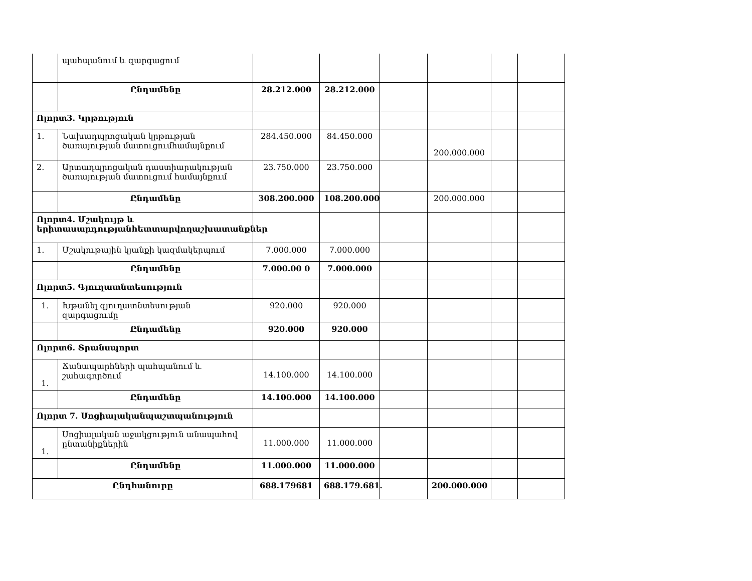| | պահպանում և զարգացում | | | | | | |
| | Ընդամենը | 28.212.000 | 28.212.000 | | | | |
| Ոլորտ3. Կրթություն | | | | | | | |
| 1. | Նախադպրոցական կրթության ծառայության մատուցումհամայնքում | 284.450.000 | 84.450.000 | | 200.000.000 | | |
| 2. | Արտադպրոցական դաստիարակության ծառայության մատուցում համայնքում | 23.750.000 | 23.750.000 | | | | |
| | Ընդամենը | 308.200.000 | 108.200.000 | | 200.000.000 | | |
| Ոլորտ4. Մշակույթ և երիտասարդությանհետտարվողաշխատանքներ | | | | | | | |
| 1. | Մշակութային կյանքի կազմակերպում | 7.000.000 | 7.000.000 | | | | |
| | Ընդամենը | 7.000.00 0 | 7.000.000 | | | | |
| Ոլորտ5. Գյուղատնտեսություն | | | | | | | |
| 1. | Խթանել գյուղատնտեսության զարգացումը | 920.000 | 920.000 | | | | |
| | Ընդամենը | 920.000 | 920.000 | | | | |
| Ոլորտ6. Տրանսպորտ | | | | | | | |
| 1. | Ճանապարհների պահպանում և շահագործում | 14.100.000 | 14.100.000 | | | | |
| | Ընդամենը | 14.100.000 | 14.100.000 | | | | |
| Ոլորտ 7. Սոցիալականպաշտպանություն | | | | | | | |
| 1. | Սոցիալական աջակցություն անապահով ընտանիքներին | 11.000.000 | 11.000.000 | | | | |
| | Ընդամենը | 11.000.000 | 11.000.000 | | | | |
| Ընդհանուրը | | 688.179681 | 688.179.681. | | 200.000.000 | | |